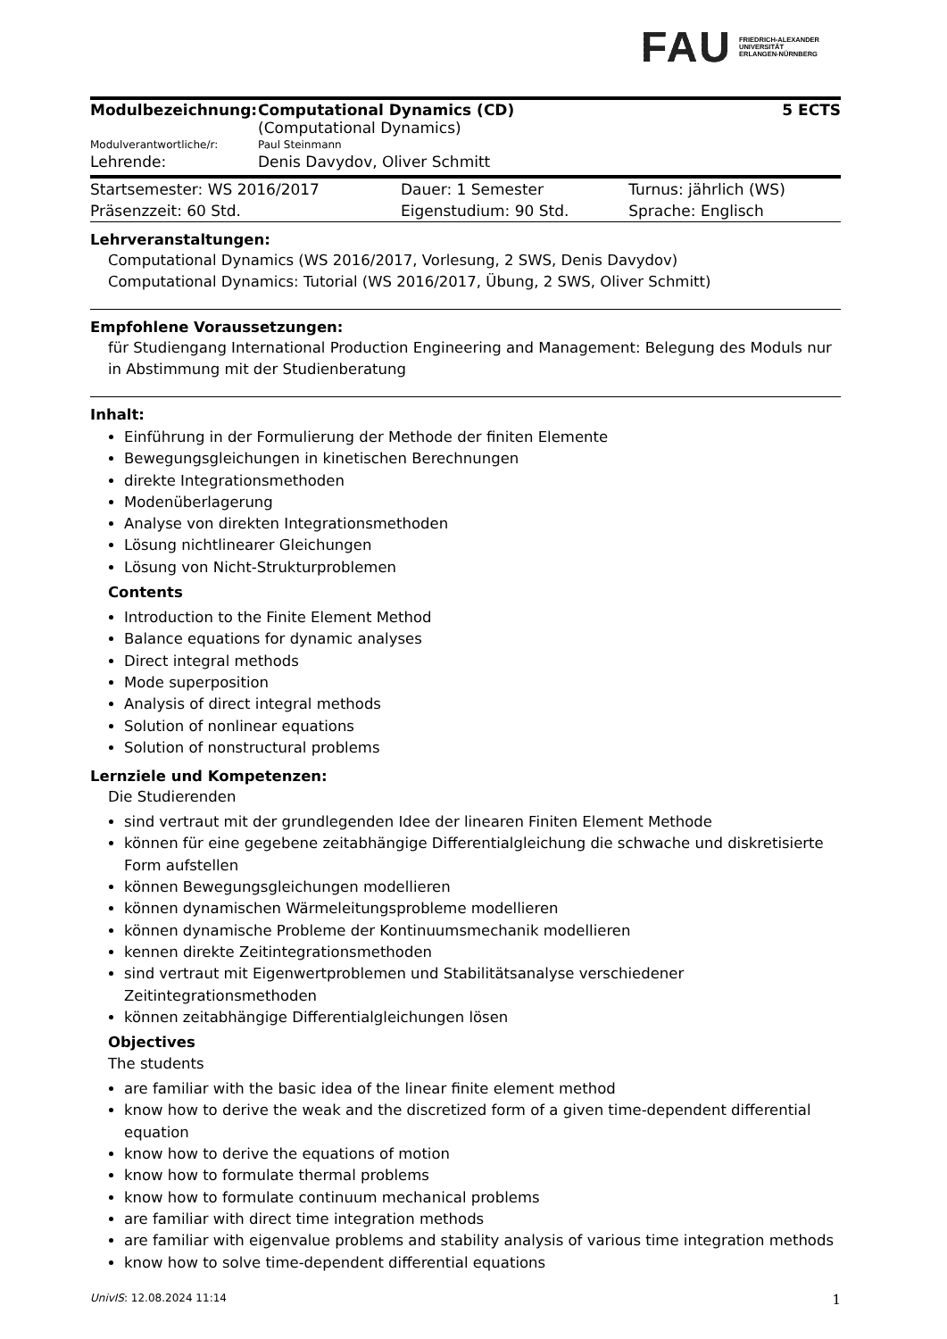FAU
FRIEDRICH-ALEXANDER
UNIVERSITÄT
ERLANGEN-NÜRNBERG
| Modulbezeichnung: | Computational Dynamics (CD) (Computational Dynamics) | 5 ECTS |
| Modulverantwortliche/r: | Paul Steinmann | |
| Lehrende: | Denis Davydov, Oliver Schmitt | |
| Startsemester: WS 2016/2017 | Dauer: 1 Semester | Turnus: jährlich (WS) |
| Präsenzzeit: 60 Std. | Eigenstudium: 90 Std. | Sprache: Englisch |
Lehrveranstaltungen:
Computational Dynamics (WS 2016/2017, Vorlesung, 2 SWS, Denis Davydov)
Computational Dynamics: Tutorial (WS 2016/2017, Übung, 2 SWS, Oliver Schmitt)
Empfohlene Voraussetzungen:
für Studiengang International Production Engineering and Management: Belegung des Moduls nur in Abstimmung mit der Studienberatung
Inhalt:
Einführung in der Formulierung der Methode der finiten Elemente
Bewegungsgleichungen in kinetischen Berechnungen
direkte Integrationsmethoden
Modenüberlagerung
Analyse von direkten Integrationsmethoden
Lösung nichtlinearer Gleichungen
Lösung von Nicht-Strukturproblemen
Contents
Introduction to the Finite Element Method
Balance equations for dynamic analyses
Direct integral methods
Mode superposition
Analysis of direct integral methods
Solution of nonlinear equations
Solution of nonstructural problems
Lernziele und Kompetenzen:
Die Studierenden
sind vertraut mit der grundlegenden Idee der linearen Finiten Element Methode
können für eine gegebene zeitabhängige Differentialgleichung die schwache und diskretisierte Form aufstellen
können Bewegungsgleichungen modellieren
können dynamischen Wärmeleitungsprobleme modellieren
können dynamische Probleme der Kontinuumsmechanik modellieren
kennen direkte Zeitintegrationsmethoden
sind vertraut mit Eigenwertproblemen und Stabilitätsanalyse verschiedener Zeitintegrationsmethoden
können zeitabhängige Differentialgleichungen lösen
Objectives
The students
are familiar with the basic idea of the linear finite element method
know how to derive the weak and the discretized form of a given time-dependent differential equation
know how to derive the equations of motion
know how to formulate thermal problems
know how to formulate continuum mechanical problems
are familiar with direct time integration methods
are familiar with eigenvalue problems and stability analysis of various time integration methods
know how to solve time-dependent differential equations
UnivIS: 12.08.2024 11:14 1